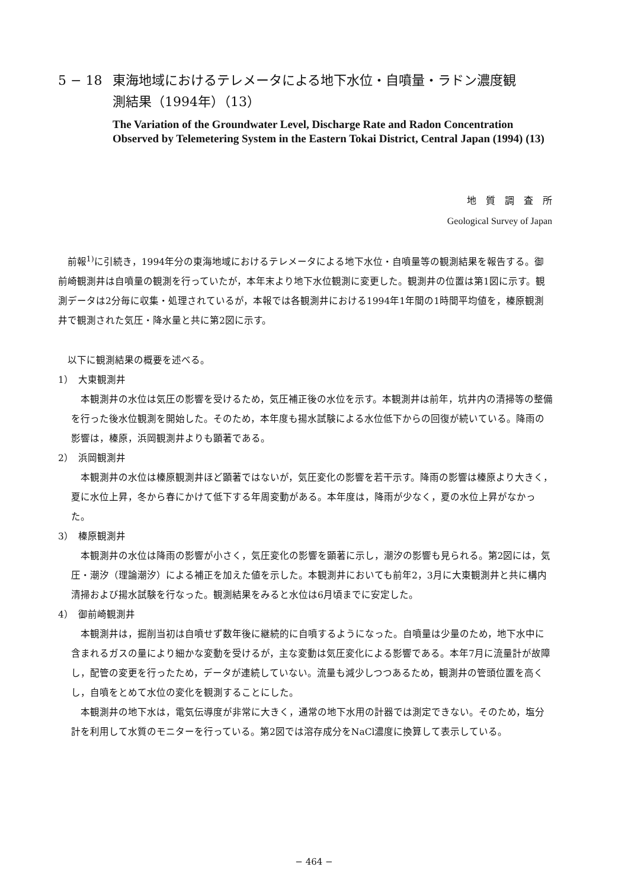5 − 18 東海地域におけるテレメータによる地下水位・自噴量・ラドン濃度観
測結果（1994年）（13）
The Variation of the Groundwater Level, Discharge Rate and Radon Concentration Observed by Telemetering System in the Eastern Tokai District, Central Japan (1994) (13)
地　質　調　査　所
Geological Survey of Japan
前報<sup>1)</sup>に引続き，1994年分の東海地域におけるテレメータによる地下水位・自噴量等の観測結果を報告する。御前崎観測井は自噴量の観測を行っていたが，本年末より地下水位観測に変更した。観測井の位置は第1図に示す。観測データは2分毎に収集・処理されているが，本報では各観測井における1994年1年間の1時間平均値を，榛原観測井で観測された気圧・降水量と共に第2図に示す。
以下に観測結果の概要を述べる。
1）　大東観測井
本観測井の水位は気圧の影響を受けるため，気圧補正後の水位を示す。本観測井は前年，坑井内の清掃等の整備を行った後水位観測を開始した。そのため，本年度も揚水試験による水位低下からの回復が続いている。降雨の影響は，榛原，浜岡観測井よりも顕著である。
2）　浜岡観測井
本観測井の水位は榛原観測井ほど顕著ではないが，気圧変化の影響を若干示す。降雨の影響は榛原より大きく，夏に水位上昇，冬から春にかけて低下する年周変動がある。本年度は，降雨が少なく，夏の水位上昇がなかった。
3）　榛原観測井
本観測井の水位は降雨の影響が小さく，気圧変化の影響を顕著に示し，潮汐の影響も見られる。第2図には，気圧・潮汐（理論潮汐）による補正を加えた値を示した。本観測井においても前年2，3月に大東観測井と共に構内清掃および揚水試験を行なった。観測結果をみると水位は6月頃までに安定した。
4）　御前崎観測井
本観測井は，掘削当初は自噴せず数年後に継続的に自噴するようになった。自噴量は少量のため，地下水中に含まれるガスの量により細かな変動を受けるが，主な変動は気圧変化による影響である。本年7月に流量計が故障し，配管の変更を行ったため，データが連続していない。流量も減少しつつあるため，観測井の管頭位置を高くし，自噴をとめて水位の変化を観測することにした。
本観測井の地下水は，電気伝導度が非常に大きく，通常の地下水用の計器では測定できない。そのため，塩分計を利用して水質のモニターを行っている。第2図では溶存成分をNaCl濃度に換算して表示している。
− 464 −